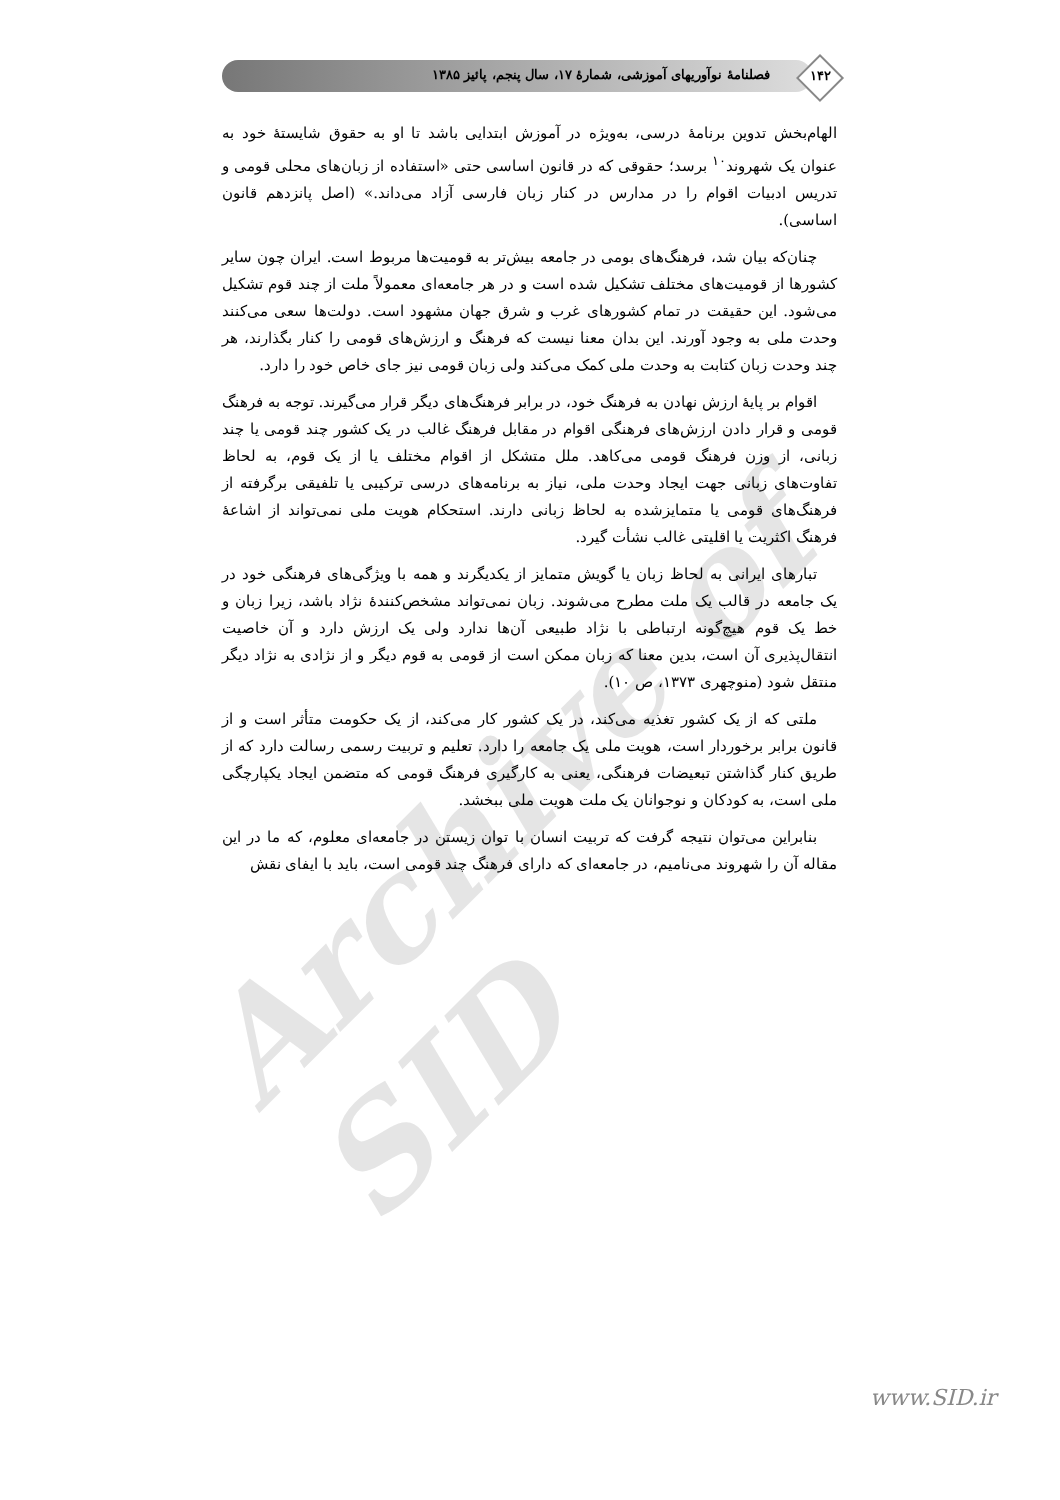فصلنامهٔ نوآوریهای آموزشی، شمارهٔ ۱۷، سال پنجم، پائیز ۱۳۸۵ ۱۴۲
Archive of SID
الهام‌بخش تدوین برنامهٔ درسی، به‌ویژه در آموزش ابتدایی باشد تا او به حقوق شایستهٔ خود به عنوان یک شهروند<sup>۱۰</sup> برسد؛ حقوقی که در قانون اساسی حتی «استفاده از زبان‌های محلی قومی و تدریس ادبیات اقوام را در مدارس در کنار زبان فارسی آزاد می‌داند.» (اصل پانزدهم قانون اساسی).
چنان‌که بیان شد، فرهنگ‌های بومی در جامعه بیش‌تر به قومیت‌ها مربوط است. ایران چون سایر کشورها از قومیت‌های مختلف تشکیل شده است و در هر جامعه‌ای معمولاً ملت از چند قوم تشکیل می‌شود. این حقیقت در تمام کشورهای غرب و شرق جهان مشهود است. دولت‌ها سعی می‌کنند وحدت ملی به وجود آورند. این بدان معنا نیست که فرهنگ و ارزش‌های قومی را کنار بگذارند، هر چند وحدت زبان کتابت به وحدت ملی کمک می‌کند ولی زبان قومی نیز جای خاص خود را دارد.
اقوام بر پایهٔ ارزش نهادن به فرهنگ خود، در برابر فرهنگ‌های دیگر قرار می‌گیرند. توجه به فرهنگ قومی و قرار دادن ارزش‌های فرهنگی اقوام در مقابل فرهنگ غالب در یک کشور چند قومی یا چند زبانی، از وزن فرهنگ قومی می‌کاهد. ملل متشکل از اقوام مختلف یا از یک قوم، به لحاظ تفاوت‌های زبانی جهت ایجاد وحدت ملی، نیاز به برنامه‌های درسی ترکیبی یا تلفیقی برگرفته از فرهنگ‌های قومی یا متمایزشده به لحاظ زبانی دارند. استحکام هویت ملی نمی‌تواند از اشاعهٔ فرهنگ اکثریت یا اقلیتی غالب نشأت گیرد.
تبارهای ایرانی به لحاظ زبان یا گویش متمایز از یکدیگرند و همه با ویژگی‌های فرهنگی خود در یک جامعه در قالب یک ملت مطرح می‌شوند. زبان نمی‌تواند مشخص‌کنندهٔ نژاد باشد، زیرا زبان و خط یک قوم هیچ‌گونه ارتباطی با نژاد طبیعی آن‌ها ندارد ولی یک ارزش دارد و آن خاصیت انتقال‌پذیری آن است، بدین معنا که زبان ممکن است از قومی به قوم دیگر و از نژادی به نژاد دیگر منتقل شود (منوچهری ۱۳۷۳، ص ۱۰).
ملتی که از یک کشور تغذیه می‌کند، در یک کشور کار می‌کند، از یک حکومت متأثر است و از قانون برابر برخوردار است، هویت ملی یک جامعه را دارد. تعلیم و تربیت رسمی رسالت دارد که از طریق کنار گذاشتن تبعیضات فرهنگی، یعنی به کارگیری فرهنگ قومی که متضمن ایجاد یکپارچگی ملی است، به کودکان و نوجوانان یک ملت هویت ملی ببخشد.
بنابراین می‌توان نتیجه گرفت که تربیت انسان با توان زیستن در جامعه‌ای معلوم، که ما در این مقاله آن را شهروند می‌نامیم، در جامعه‌ای که دارای فرهنگ چند قومی است، باید با ایفای نقش
www.SID.ir